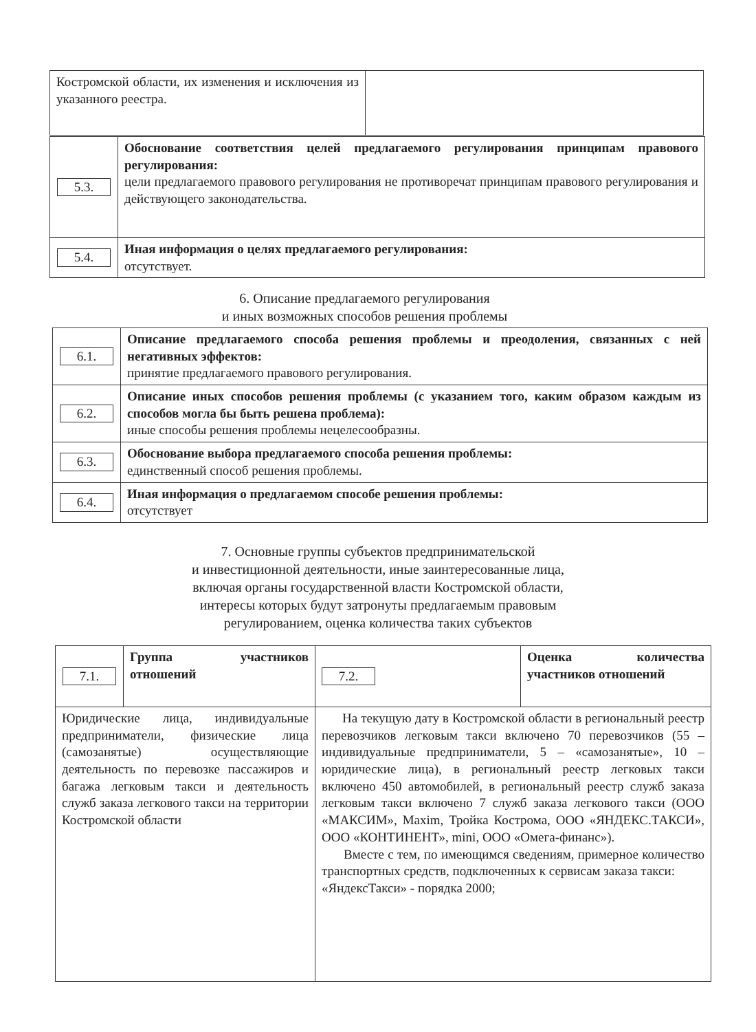| Костромской области, их изменения и исключения из указанного реестра. | |
| 5.3. | Обоснование соответствия целей предлагаемого регулирования принципам правового регулирования: цели предлагаемого правового регулирования не противоречат принципам правового регулирования и действующего законодательства. |
| 5.4. | Иная информация о целях предлагаемого регулирования: отсутствует. |
6. Описание предлагаемого регулирования
и иных возможных способов решения проблемы
| 6.1. | Описание предлагаемого способа решения проблемы и преодоления, связанных с ней негативных эффектов: принятие предлагаемого правового регулирования. |
| 6.2. | Описание иных способов решения проблемы (с указанием того, каким образом каждым из способов могла бы быть решена проблема): иные способы решения проблемы нецелесообразны. |
| 6.3. | Обоснование выбора предлагаемого способа решения проблемы: единственный способ решения проблемы. |
| 6.4. | Иная информация о предлагаемом способе решения проблемы: отсутствует |
7. Основные группы субъектов предпринимательской
и инвестиционной деятельности, иные заинтересованные лица,
включая органы государственной власти Костромской области,
интересы которых будут затронуты предлагаемым правовым
регулированием, оценка количества таких субъектов
| 7.1. | Группа участников отношений | 7.2. | Оценка количества участников отношений |
| Юридические лица, индивидуальные предприниматели, физические лица (самозанятые) осуществляющие деятельность по перевозке пассажиров и багажа легковым такси и деятельность служб заказа легкового такси на территории Костромской области | | На текущую дату в Костромской области в региональный реестр перевозчиков легковым такси включено 70 перевозчиков (55 – индивидуальные предприниматели, 5 – «самозанятые», 10 – юридические лица), в региональный реестр легковых такси включено 450 автомобилей, в региональный реестр служб заказа легковым такси включено 7 служб заказа легкового такси (ООО «МАКСИМ», Maxim, Тройка Кострома, ООО «ЯНДЕКС.ТАКСИ», ООО «КОНТИНЕНТ», mini, ООО «Омега-финанс»). Вместе с тем, по имеющимся сведениям, примерное количество транспортных средств, подключенных к сервисам заказа такси: «ЯндексТакси» - порядка 2000; | |